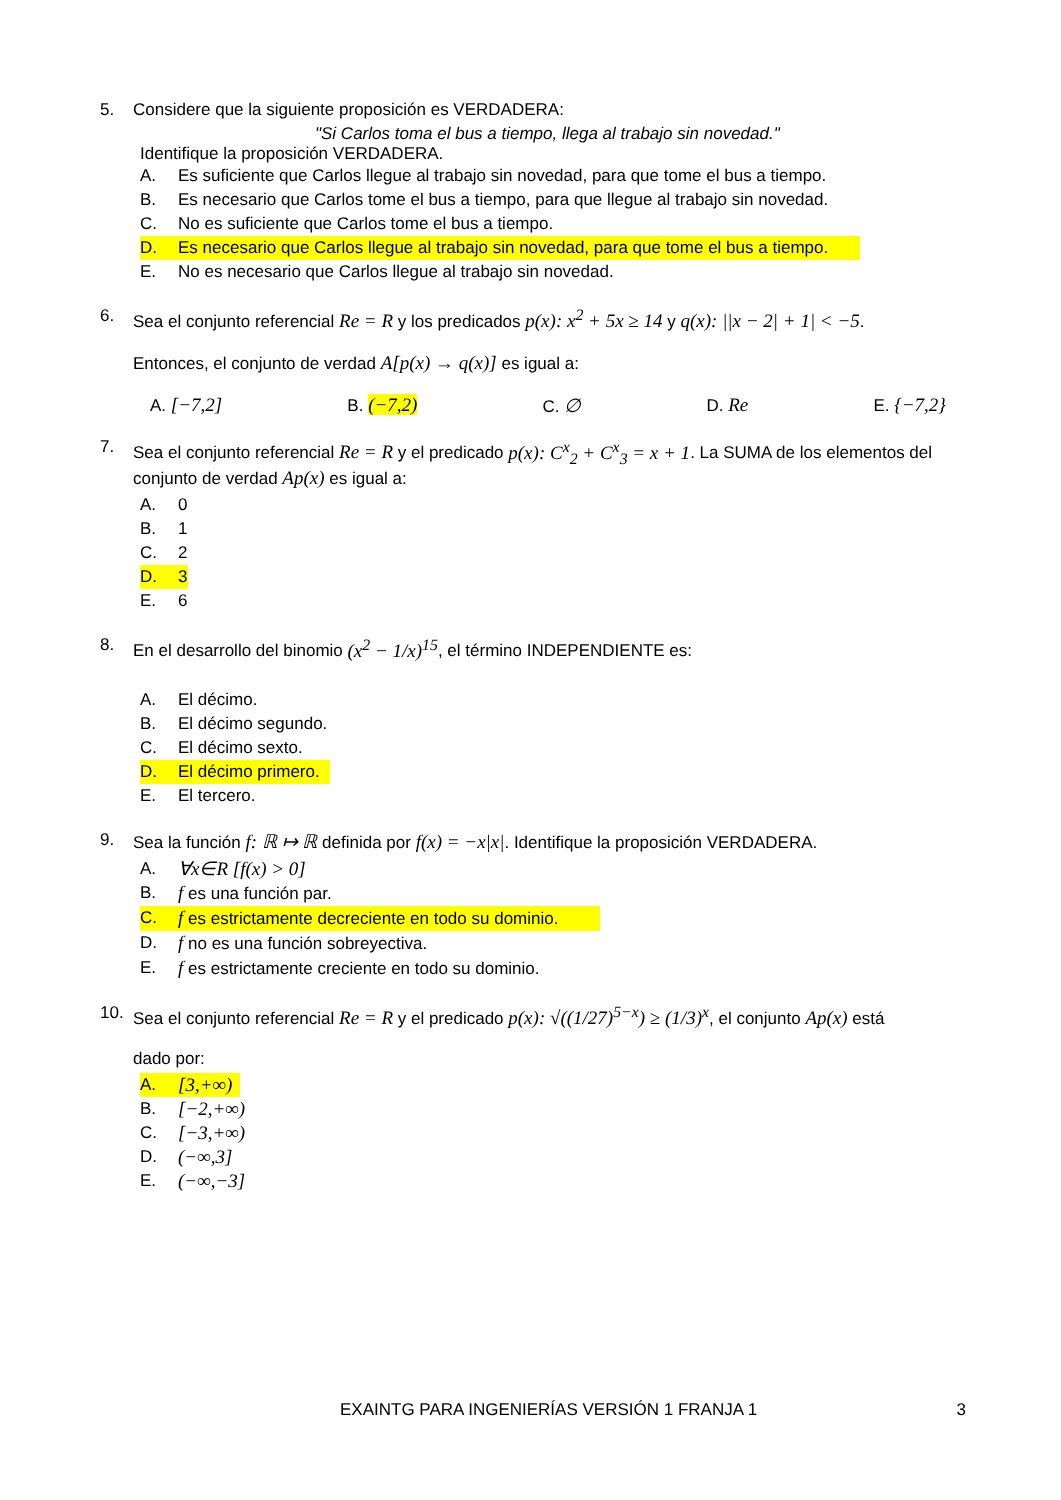5. Considere que la siguiente proposición es VERDADERA:
"Si Carlos toma el bus a tiempo, llega al trabajo sin novedad."
Identifique la proposición VERDADERA.
A. Es suficiente que Carlos llegue al trabajo sin novedad, para que tome el bus a tiempo.
B. Es necesario que Carlos tome el bus a tiempo, para que llegue al trabajo sin novedad.
C. No es suficiente que Carlos tome el bus a tiempo.
D. Es necesario que Carlos llegue al trabajo sin novedad, para que tome el bus a tiempo.
E. No es necesario que Carlos llegue al trabajo sin novedad.
6. Sea el conjunto referencial Re = R y los predicados p(x): x<sup>2</sup> + 5x ≥ 14 y q(x): ||x − 2| + 1| < −5.
Entonces, el conjunto de verdad A[p(x) → q(x)] es igual a:
A. [−7,2] B. (−7,2) C. ∅ D. Re E. {−7,2}
7. Sea el conjunto referencial Re = R y el predicado p(x): C<sup>x</sup><sub>2</sub> + C<sup>x</sup><sub>3</sub> = x + 1. La SUMA de los elementos del conjunto de verdad Ap(x) es igual a:
A. 0
B. 1
C. 2
D. 3
E. 6
8. En el desarrollo del binomio (x<sup>2</sup> − 1/x)<sup>15</sup>, el término INDEPENDIENTE es:
A. El décimo.
B. El décimo segundo.
C. El décimo sexto.
D. El décimo primero.
E. El tercero.
9. Sea la función f: ℝ ↦ ℝ definida por f(x) = −x|x|. Identifique la proposición VERDADERA.
A. ∀x∈R [f(x) > 0]
B. f es una función par.
C. f es estrictamente decreciente en todo su dominio.
D. f no es una función sobreyectiva.
E. f es estrictamente creciente en todo su dominio.
10. Sea el conjunto referencial Re = R y el predicado p(x): √((1/27)<sup>5−x</sup>) ≥ (1/3)<sup>x</sup>, el conjunto Ap(x) está
dado por:
A. [3,+∞)
B. [−2,+∞)
C. [−3,+∞)
D. (−∞,3]
E. (−∞,−3]
EXAINTG PARA INGENIERÍAS VERSIÓN 1 FRANJA 1 3